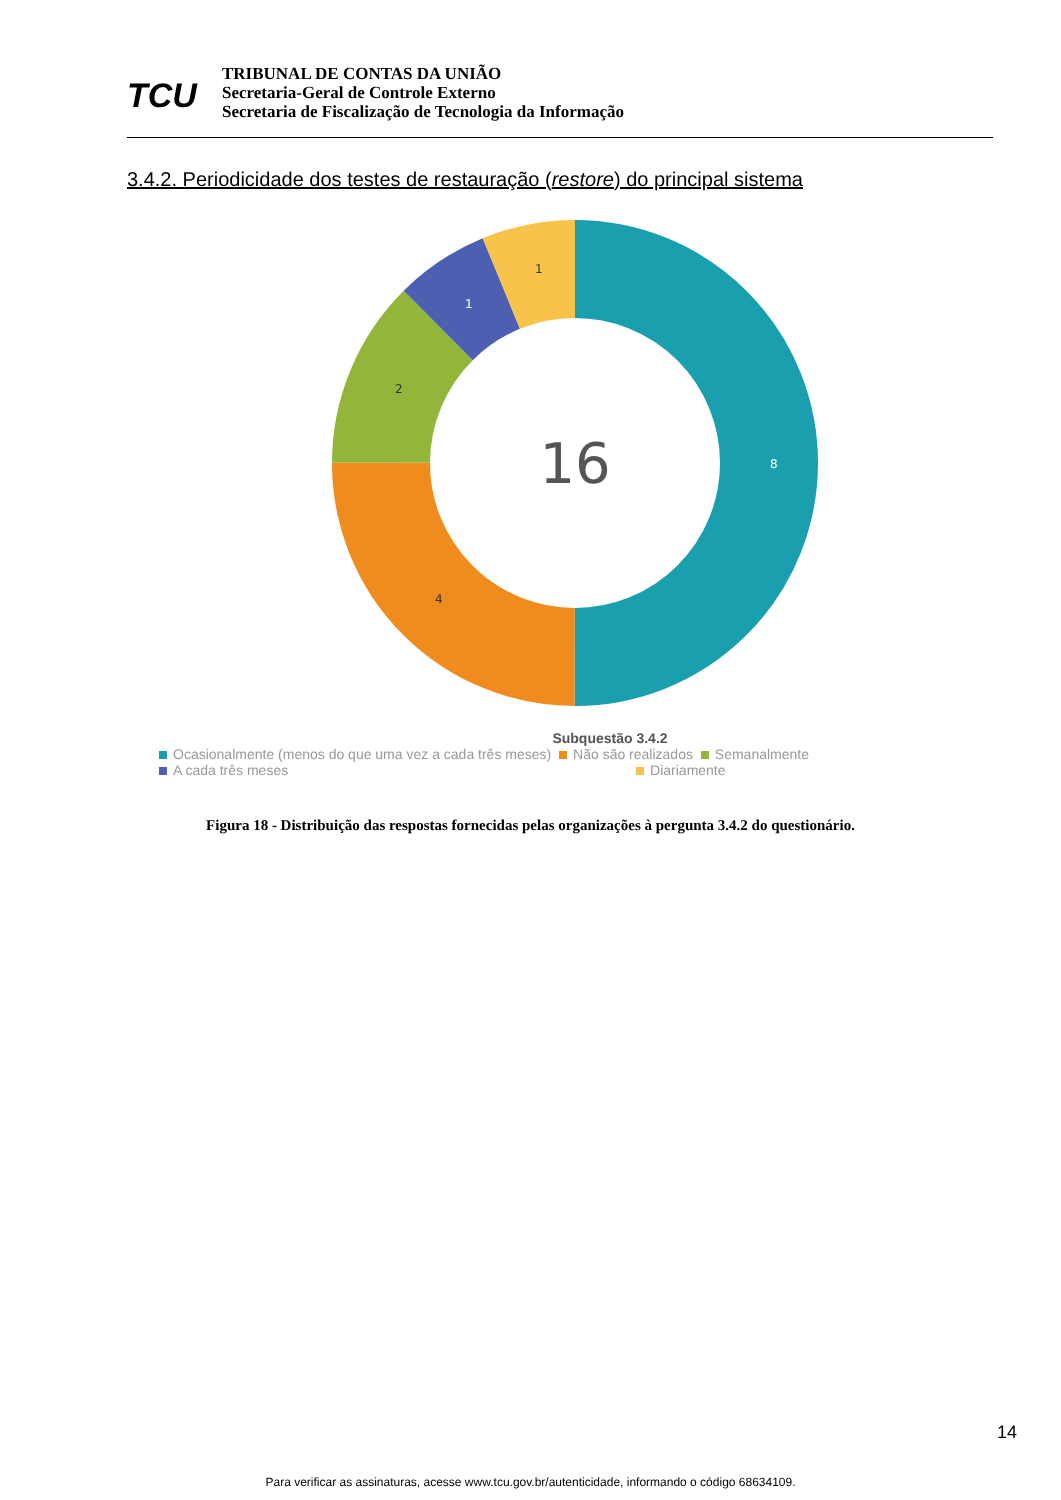TCU
TRIBUNAL DE CONTAS DA UNIÃO
Secretaria-Geral de Controle Externo
Secretaria de Fiscalização de Tecnologia da Informação
3.4.2. Periodicidade dos testes de restauração (restore) do principal sistema
16
8
4
2
1
1
Subquestão 3.4.2
Ocasionalmente (menos do que uma vez a cada três meses) Não são realizados Semanalmente
A cada três meses Diariamente
Figura 18 - Distribuição das respostas fornecidas pelas organizações à pergunta 3.4.2 do questionário.
14
Para verificar as assinaturas, acesse www.tcu.gov.br/autenticidade, informando o código 68634109.